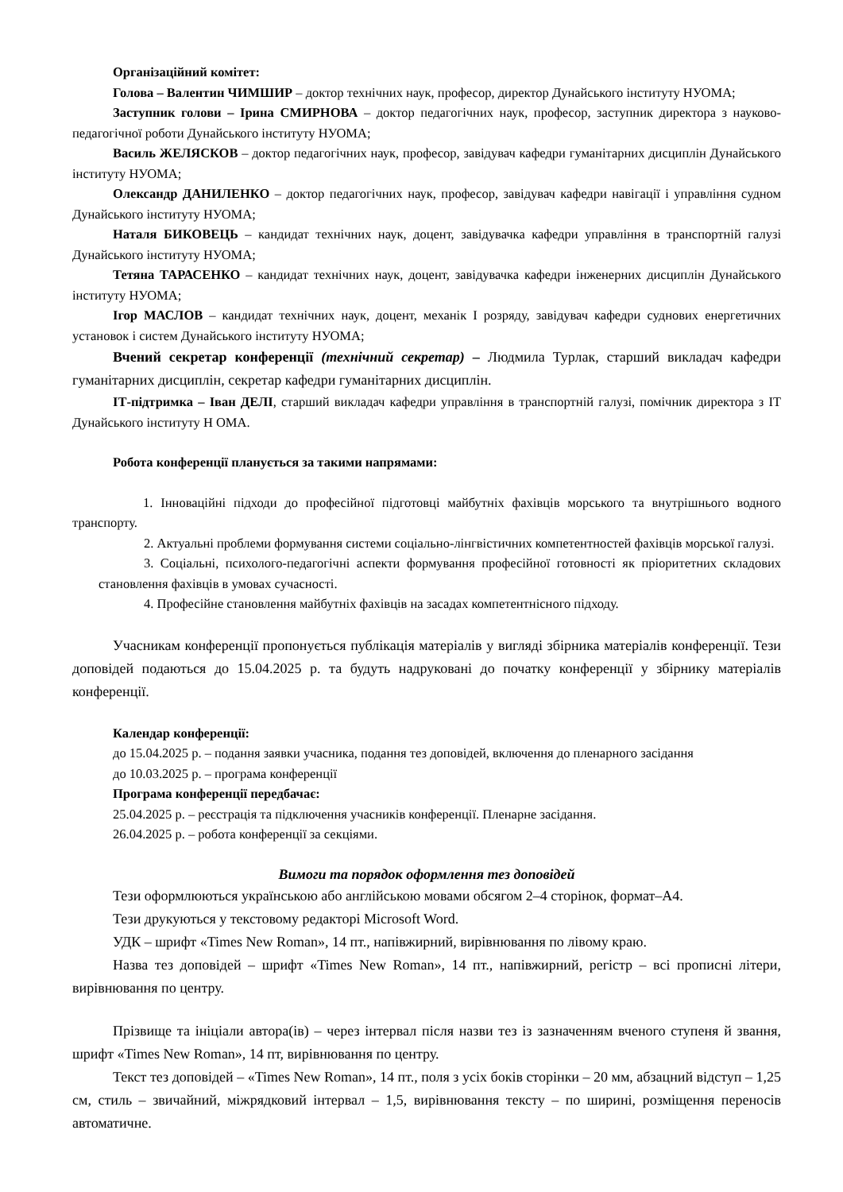Організаційний комітет:
Голова – Валентин ЧИМШИР – доктор технічних наук, професор, директор Дунайського інституту НУОМА;
Заступник голови – Ірина СМИРНОВА – доктор педагогічних наук, професор, заступник директора з науково-педагогічної роботи Дунайського інституту НУОМА;
Василь ЖЕЛЯСКОВ – доктор педагогічних наук, професор, завідувач кафедри гуманітарних дисциплін Дунайського інституту НУОМА;
Олександр ДАНИЛЕНКО – доктор педагогічних наук, професор, завідувач кафедри навігації і управління судном Дунайського інституту НУОМА;
Наталя БИКОВЕЦЬ – кандидат технічних наук, доцент, завідувачка кафедри управління в транспортній галузі Дунайського інституту НУОМА;
Тетяна ТАРАСЕНКО – кандидат технічних наук, доцент, завідувачка кафедри інженерних дисциплін Дунайського інституту НУОМА;
Ігор МАСЛОВ – кандидат технічних наук, доцент, механік І розряду, завідувач кафедри суднових енергетичних установок і систем Дунайського інституту НУОМА;
Вчений секретар конференції (технічний секретар) – Людмила Турлак, старший викладач кафедри гуманітарних дисциплін, секретар кафедри гуманітарних дисциплін.
ІТ-підтримка – Іван ДЕЛІ, старший викладач кафедри управління в транспортній галузі, помічник директора з ІТ Дунайського інституту Н ОМА.
Робота конференції планується за такими напрямами:
1. Інноваційні підходи до професійної підготовці майбутніх фахівців морського та внутрішнього водного транспорту.
2. Актуальні проблеми формування системи соціально-лінгвістичних компетентностей фахівців морської галузі.
3. Соціальні, психолого-педагогічні аспекти формування професійної готовності як пріоритетних складових становлення фахівців в умовах сучасності.
4. Професійне становлення майбутніх фахівців на засадах компетентнісного підходу.
Учасникам конференції пропонується публікація матеріалів у вигляді збірника матеріалів конференції. Тези доповідей подаються до 15.04.2025 р. та будуть надруковані до початку конференції у збірнику матеріалів конференції.
Календар конференції:
до 15.04.2025 р. – подання заявки учасника, подання тез доповідей, включення до пленарного засідання
до 10.03.2025 р. – програма конференції
Програма конференції передбачає:
25.04.2025 р. – реєстрація та підключення учасників конференції. Пленарне засідання.
26.04.2025 р. – робота конференції за секціями.
Вимоги та порядок оформлення тез доповідей
Тези оформлюються українською або англійською мовами обсягом 2–4 сторінок, формат–А4.
Тези друкуються у текстовому редакторі Microsoft Word.
УДК – шрифт «Times New Roman», 14 пт., напівжирний, вирівнювання по лівому краю.
Назва тез доповідей – шрифт «Times New Roman», 14 пт., напівжирний, регістр – всі прописні літери, вирівнювання по центру.
Прізвище та ініціали автора(ів) – через інтервал після назви тез із зазначенням вченого ступеня й звання, шрифт «Times New Roman», 14 пт, вирівнювання по центру.
Текст тез доповідей – «Times New Roman», 14 пт., поля з усіх боків сторінки – 20 мм, абзацний відступ – 1,25 см, стиль – звичайний, міжрядковий інтервал – 1,5, вирівнювання тексту – по ширині, розміщення переносів автоматичне.